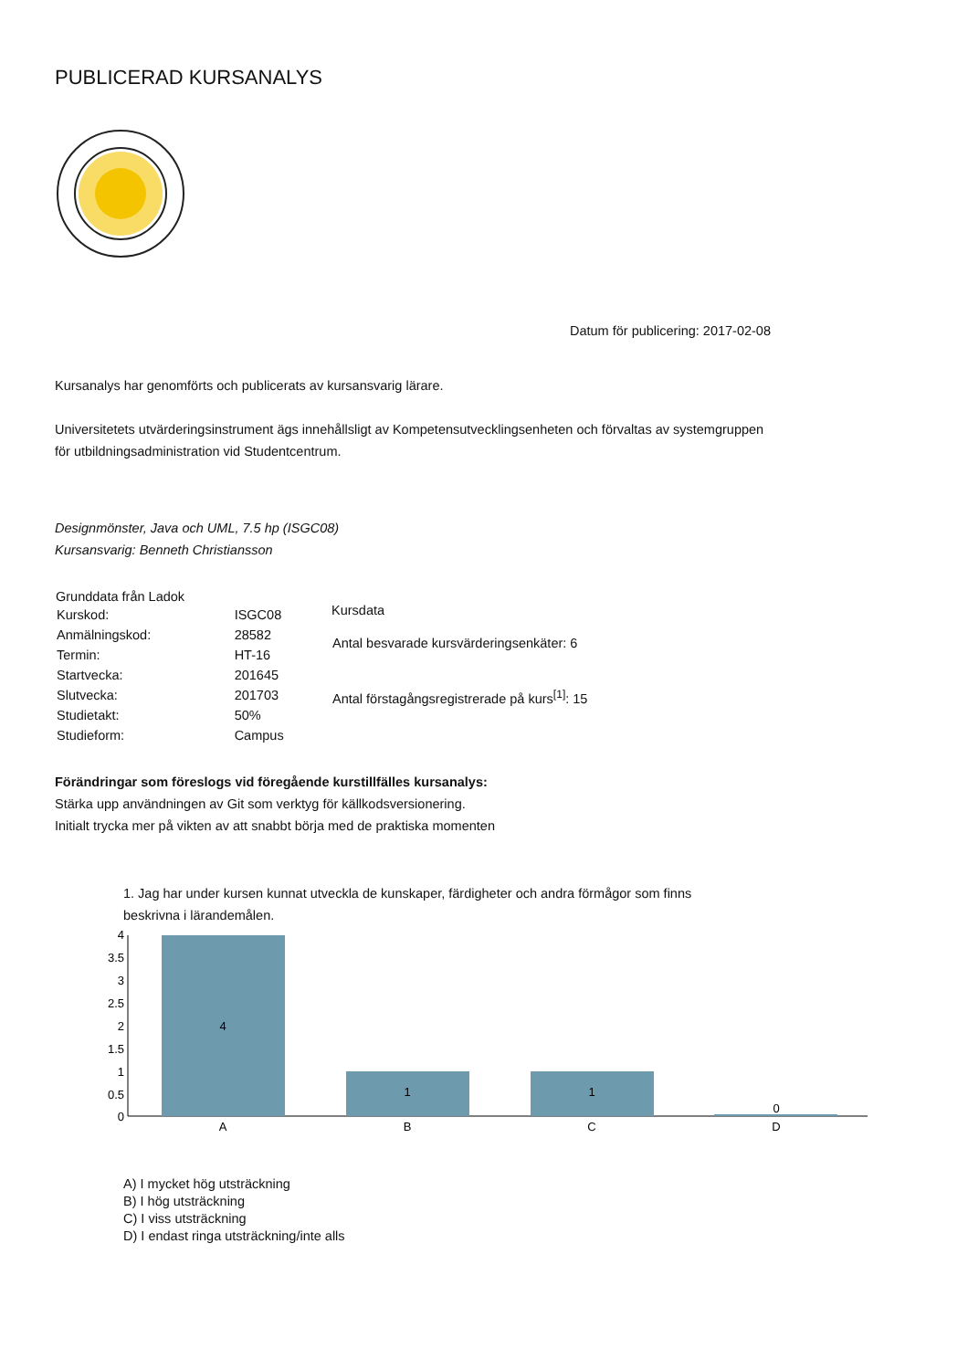PUBLICERAD KURSANALYS
Datum för publicering: 2017-02-08
Kursanalys har genomförts och publicerats av kursansvarig lärare.
Universitetets utvärderingsinstrument ägs innehållsligt av Kompetensutvecklingsenheten och förvaltas av systemgruppen
för utbildningsadministration vid Studentcentrum.
Designmönster, Java och UML, 7.5 hp (ISGC08)
Kursansvarig: Benneth Christiansson
| Grunddata från Ladok | |
| --- | --- |
| Kurskod: | ISGC08 |
| Anmälningskod: | 28582 |
| Termin: | HT-16 |
| Startvecka: | 201645 |
| Slutvecka: | 201703 |
| Studietakt: | 50% |
| Studieform: | Campus |
| Kursdata |
| --- |
| Antal besvarade kursvärderingsenkäter: 6 |
| Antal förstagångsregistrerade på kurs<sup>[1]</sup>: 15 |
Förändringar som föreslogs vid föregående kurstillfälles kursanalys:
Stärka upp användningen av Git som verktyg för källkodsversionering.
Initialt trycka mer på vikten av att snabbt börja med de praktiska momenten
1. Jag har under kursen kunnat utveckla de kunskaper, färdigheter och andra förmågor som finns
beskrivna i lärandemålen.
4
3.5
3
2.5
2
1.5
1
0.5
0
4
1
1
0
A
B
C
D
A) I mycket hög utsträckning
B) I hög utsträckning
C) I viss utsträckning
D) I endast ringa utsträckning/inte alls